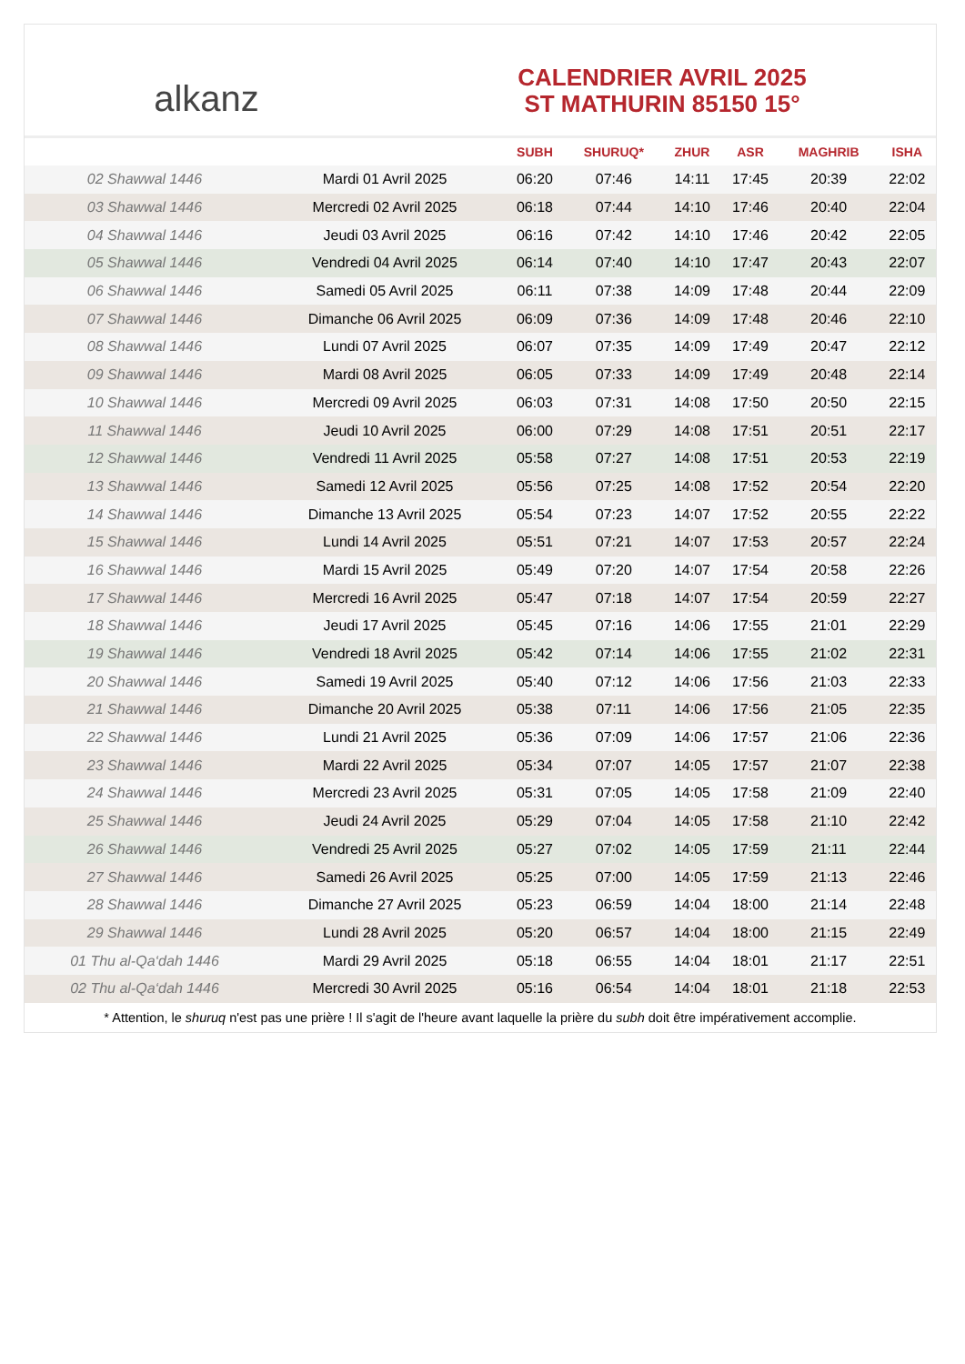alkanz
CALENDRIER AVRIL 2025
ST MATHURIN 85150 15°
| | | SUBH | SHURUQ* | ZHUR | ASR | MAGHRIB | ISHA |
| --- | --- | --- | --- | --- | --- | --- | --- |
| 02 Shawwal 1446 | Mardi 01 Avril 2025 | 06:20 | 07:46 | 14:11 | 17:45 | 20:39 | 22:02 |
| 03 Shawwal 1446 | Mercredi 02 Avril 2025 | 06:18 | 07:44 | 14:10 | 17:46 | 20:40 | 22:04 |
| 04 Shawwal 1446 | Jeudi 03 Avril 2025 | 06:16 | 07:42 | 14:10 | 17:46 | 20:42 | 22:05 |
| 05 Shawwal 1446 | Vendredi 04 Avril 2025 | 06:14 | 07:40 | 14:10 | 17:47 | 20:43 | 22:07 |
| 06 Shawwal 1446 | Samedi 05 Avril 2025 | 06:11 | 07:38 | 14:09 | 17:48 | 20:44 | 22:09 |
| 07 Shawwal 1446 | Dimanche 06 Avril 2025 | 06:09 | 07:36 | 14:09 | 17:48 | 20:46 | 22:10 |
| 08 Shawwal 1446 | Lundi 07 Avril 2025 | 06:07 | 07:35 | 14:09 | 17:49 | 20:47 | 22:12 |
| 09 Shawwal 1446 | Mardi 08 Avril 2025 | 06:05 | 07:33 | 14:09 | 17:49 | 20:48 | 22:14 |
| 10 Shawwal 1446 | Mercredi 09 Avril 2025 | 06:03 | 07:31 | 14:08 | 17:50 | 20:50 | 22:15 |
| 11 Shawwal 1446 | Jeudi 10 Avril 2025 | 06:00 | 07:29 | 14:08 | 17:51 | 20:51 | 22:17 |
| 12 Shawwal 1446 | Vendredi 11 Avril 2025 | 05:58 | 07:27 | 14:08 | 17:51 | 20:53 | 22:19 |
| 13 Shawwal 1446 | Samedi 12 Avril 2025 | 05:56 | 07:25 | 14:08 | 17:52 | 20:54 | 22:20 |
| 14 Shawwal 1446 | Dimanche 13 Avril 2025 | 05:54 | 07:23 | 14:07 | 17:52 | 20:55 | 22:22 |
| 15 Shawwal 1446 | Lundi 14 Avril 2025 | 05:51 | 07:21 | 14:07 | 17:53 | 20:57 | 22:24 |
| 16 Shawwal 1446 | Mardi 15 Avril 2025 | 05:49 | 07:20 | 14:07 | 17:54 | 20:58 | 22:26 |
| 17 Shawwal 1446 | Mercredi 16 Avril 2025 | 05:47 | 07:18 | 14:07 | 17:54 | 20:59 | 22:27 |
| 18 Shawwal 1446 | Jeudi 17 Avril 2025 | 05:45 | 07:16 | 14:06 | 17:55 | 21:01 | 22:29 |
| 19 Shawwal 1446 | Vendredi 18 Avril 2025 | 05:42 | 07:14 | 14:06 | 17:55 | 21:02 | 22:31 |
| 20 Shawwal 1446 | Samedi 19 Avril 2025 | 05:40 | 07:12 | 14:06 | 17:56 | 21:03 | 22:33 |
| 21 Shawwal 1446 | Dimanche 20 Avril 2025 | 05:38 | 07:11 | 14:06 | 17:56 | 21:05 | 22:35 |
| 22 Shawwal 1446 | Lundi 21 Avril 2025 | 05:36 | 07:09 | 14:06 | 17:57 | 21:06 | 22:36 |
| 23 Shawwal 1446 | Mardi 22 Avril 2025 | 05:34 | 07:07 | 14:05 | 17:57 | 21:07 | 22:38 |
| 24 Shawwal 1446 | Mercredi 23 Avril 2025 | 05:31 | 07:05 | 14:05 | 17:58 | 21:09 | 22:40 |
| 25 Shawwal 1446 | Jeudi 24 Avril 2025 | 05:29 | 07:04 | 14:05 | 17:58 | 21:10 | 22:42 |
| 26 Shawwal 1446 | Vendredi 25 Avril 2025 | 05:27 | 07:02 | 14:05 | 17:59 | 21:11 | 22:44 |
| 27 Shawwal 1446 | Samedi 26 Avril 2025 | 05:25 | 07:00 | 14:05 | 17:59 | 21:13 | 22:46 |
| 28 Shawwal 1446 | Dimanche 27 Avril 2025 | 05:23 | 06:59 | 14:04 | 18:00 | 21:14 | 22:48 |
| 29 Shawwal 1446 | Lundi 28 Avril 2025 | 05:20 | 06:57 | 14:04 | 18:00 | 21:15 | 22:49 |
| 01 Thu al-Qa‘dah 1446 | Mardi 29 Avril 2025 | 05:18 | 06:55 | 14:04 | 18:01 | 21:17 | 22:51 |
| 02 Thu al-Qa‘dah 1446 | Mercredi 30 Avril 2025 | 05:16 | 06:54 | 14:04 | 18:01 | 21:18 | 22:53 |
* Attention, le shuruq n'est pas une prière ! Il s'agit de l'heure avant laquelle la prière du subh doit être impérativement accomplie.